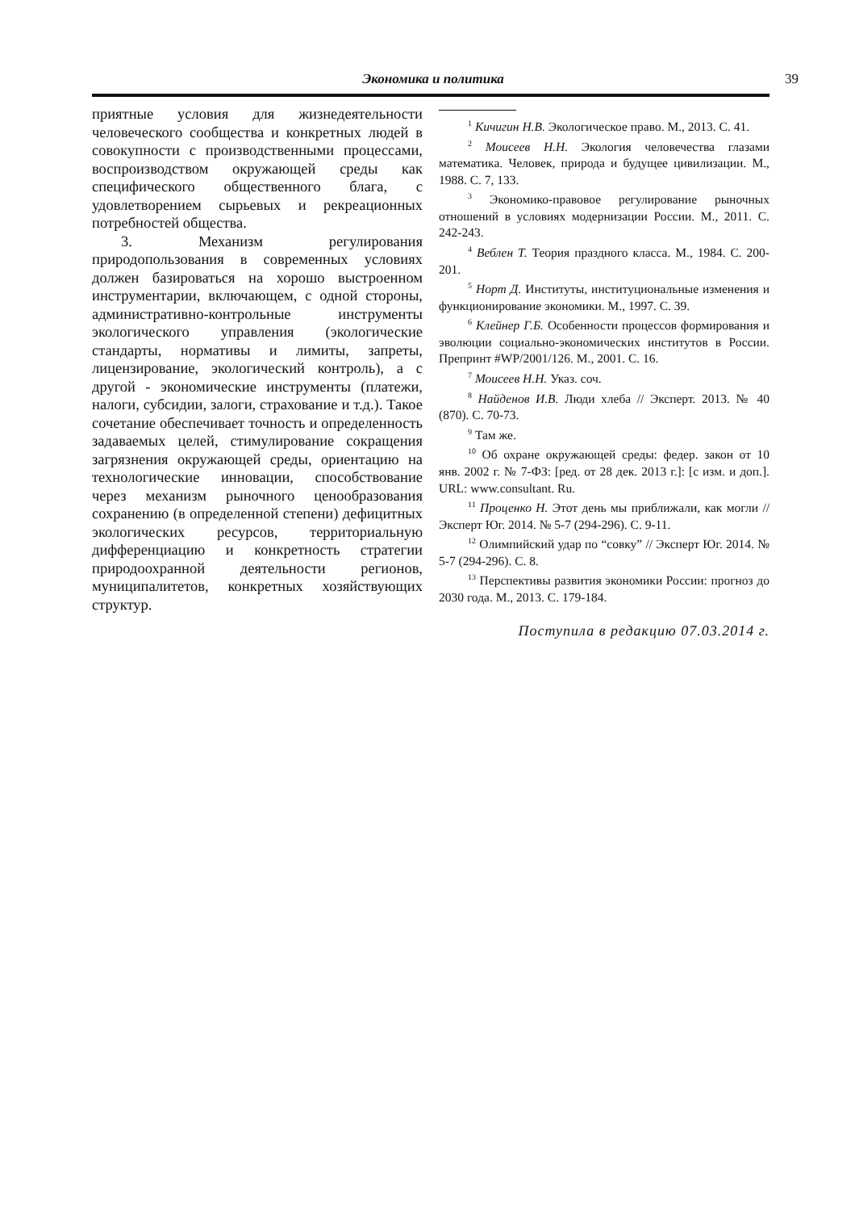Экономика и политика 39
приятные условия для жизнедеятельности человеческого сообщества и конкретных людей в совокупности с производственными процессами, воспроизводством окружающей среды как специфического общественного блага, с удовлетворением сырьевых и рекреационных потребностей общества.
3. Механизм регулирования природопользования в современных условиях должен базироваться на хорошо выстроенном инструментарии, включающем, с одной стороны, административно-контрольные инструменты экологического управления (экологические стандарты, нормативы и лимиты, запреты, лицензирование, экологический контроль), а с другой - экономические инструменты (платежи, налоги, субсидии, залоги, страхование и т.д.). Такое сочетание обеспечивает точность и определенность задаваемых целей, стимулирование сокращения загрязнения окружающей среды, ориентацию на технологические инновации, способствование через механизм рыночного ценообразования сохранению (в определенной степени) дефицитных экологических ресурсов, территориальную дифференциацию и конкретность стратегии природоохранной деятельности регионов, муниципалитетов, конкретных хозяйствующих структур.
<sup>1</sup> Кичигин Н.В. Экологическое право. М., 2013. С. 41.
<sup>2</sup> Моисеев Н.Н. Экология человечества глазами математика. Человек, природа и будущее цивилизации. М., 1988. С. 7, 133.
<sup>3</sup> Экономико-правовое регулирование рыночных отношений в условиях модернизации России. М., 2011. С. 242-243.
<sup>4</sup> Веблен Т. Теория праздного класса. М., 1984. С. 200-201.
<sup>5</sup> Норт Д. Институты, институциональные изменения и функционирование экономики. М., 1997. С. 39.
<sup>6</sup> Клейнер Г.Б. Особенности процессов формирования и эволюции социально-экономических институтов в России. Препринт #WP/2001/126. М., 2001. С. 16.
<sup>7</sup> Моисеев Н.Н. Указ. соч.
<sup>8</sup> Найденов И.В. Люди хлеба // Эксперт. 2013. № 40 (870). С. 70-73.
<sup>9</sup> Там же.
<sup>10</sup> Об охране окружающей среды: федер. закон от 10 янв. 2002 г. № 7-ФЗ: [ред. от 28 дек. 2013 г.]: [с изм. и доп.]. URL: www.consultant. Ru.
<sup>11</sup> Проценко Н. Этот день мы приближали, как могли // Эксперт Юг. 2014. № 5-7 (294-296). С. 9-11.
<sup>12</sup> Олимпийский удар по “совку” // Эксперт Юг. 2014. № 5-7 (294-296). С. 8.
<sup>13</sup> Перспективы развития экономики России: прогноз до 2030 года. М., 2013. С. 179-184.
Поступила в редакцию 07.03.2014 г.